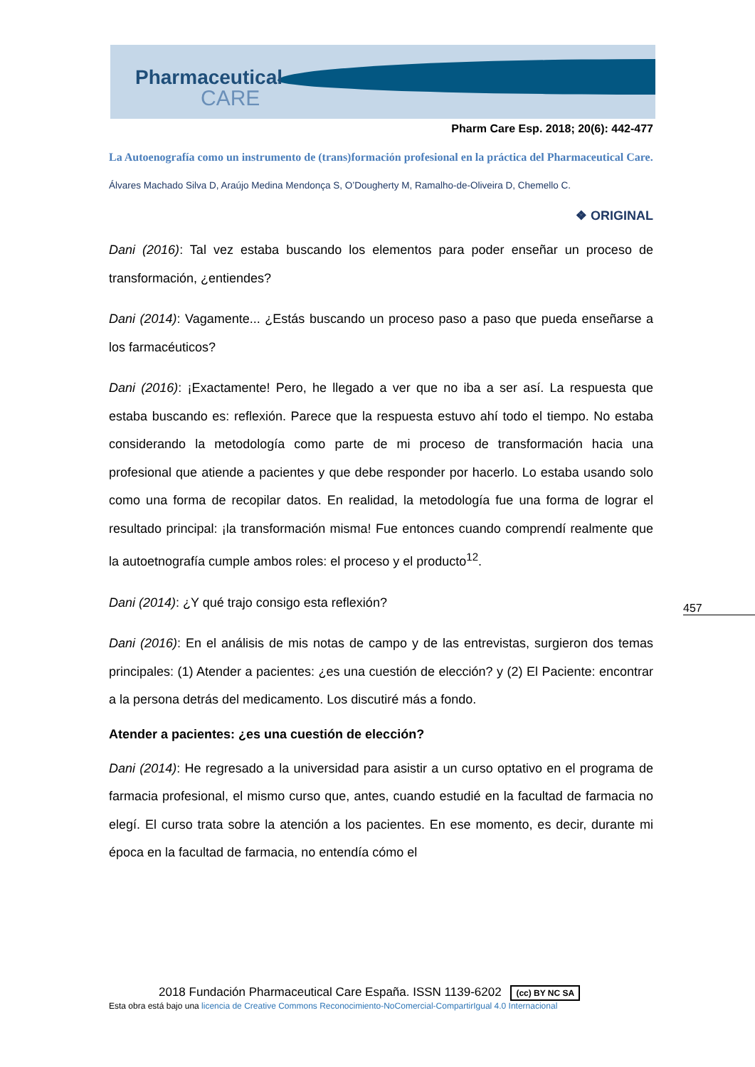Pharmaceutical
CARE
Pharm Care Esp. 2018; 20(6): 442-477
La Autoenografía como un instrumento de (trans)formación profesional en la práctica del Pharmaceutical Care.
Álvares Machado Silva D, Araújo Medina Mendonça S, O’Dougherty M, Ramalho-de-Oliveira D, Chemello C.
❖ ORIGINAL
Dani (2016): Tal vez estaba buscando los elementos para poder enseñar un proceso de transformación, ¿entiendes?
Dani (2014): Vagamente... ¿Estás buscando un proceso paso a paso que pueda enseñarse a los farmacéuticos?
Dani (2016): ¡Exactamente! Pero, he llegado a ver que no iba a ser así. La respuesta que estaba buscando es: reflexión. Parece que la respuesta estuvo ahí todo el tiempo. No estaba considerando la metodología como parte de mi proceso de transformación hacia una profesional que atiende a pacientes y que debe responder por hacerlo. Lo estaba usando solo como una forma de recopilar datos. En realidad, la metodología fue una forma de lograr el resultado principal: ¡la transformación misma! Fue entonces cuando comprendí realmente que la autoetnografía cumple ambos roles: el proceso y el producto<sup>12</sup>.
Dani (2014): ¿Y qué trajo consigo esta reflexión?
Dani (2016): En el análisis de mis notas de campo y de las entrevistas, surgieron dos temas principales: (1) Atender a pacientes: ¿es una cuestión de elección? y (2) El Paciente: encontrar a la persona detrás del medicamento. Los discutiré más a fondo.
Atender a pacientes: ¿es una cuestión de elección?
Dani (2014): He regresado a la universidad para asistir a un curso optativo en el programa de farmacia profesional, el mismo curso que, antes, cuando estudié en la facultad de farmacia no elegí. El curso trata sobre la atención a los pacientes. En ese momento, es decir, durante mi época en la facultad de farmacia, no entendía cómo el
457
2018 Fundación Pharmaceutical Care España. ISSN 1139-6202 (cc) BY NC SA
Esta obra está bajo una licencia de Creative Commons Reconocimiento-NoComercial-CompartirIgual 4.0 Internacional